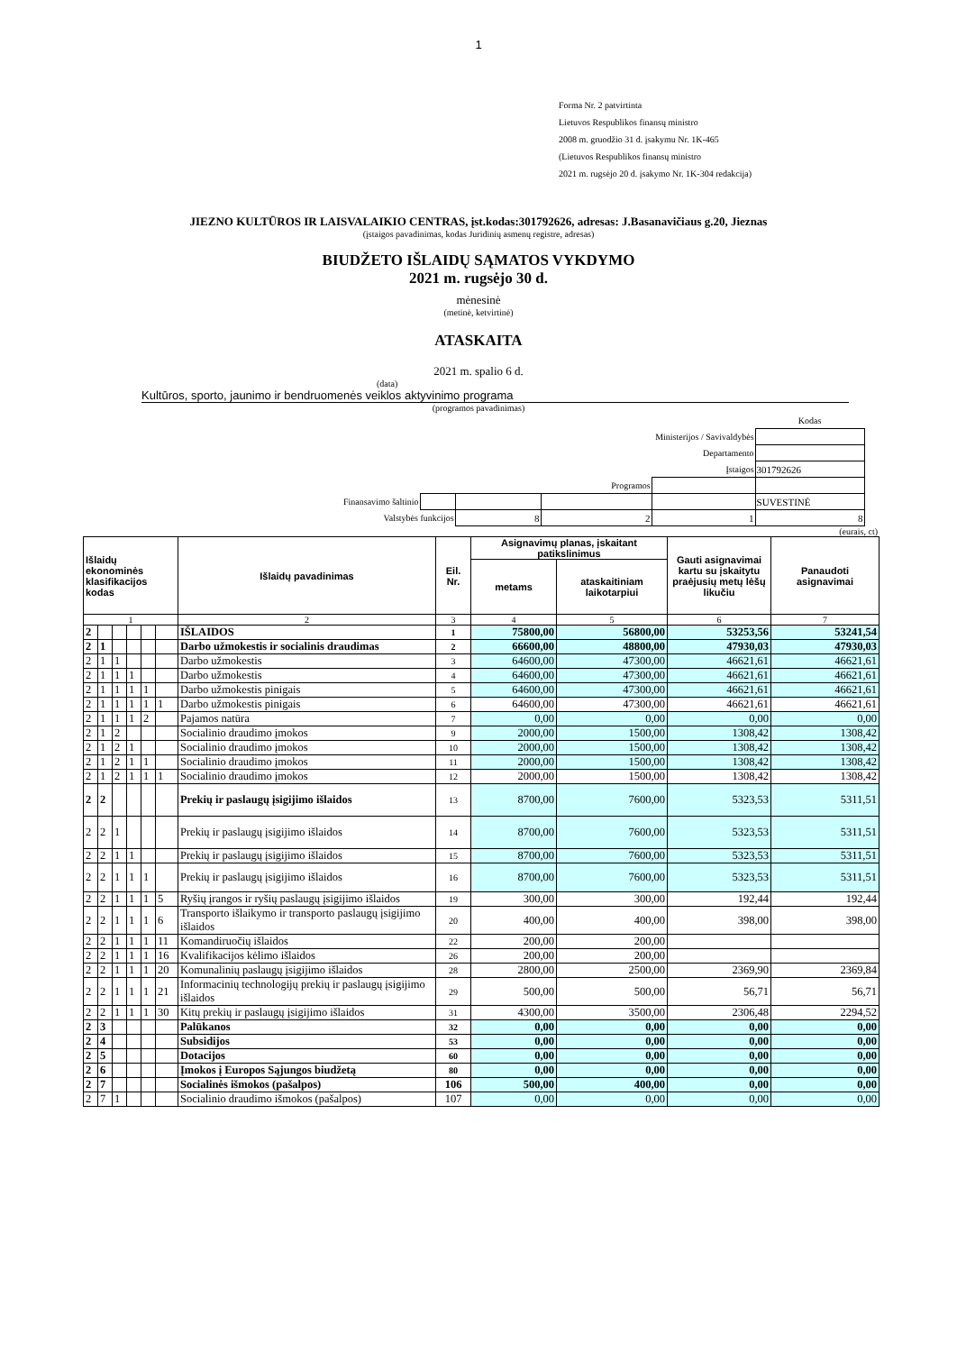1
Forma Nr. 2 patvirtinta
Lietuvos Respublikos finansų ministro
2008 m. gruodžio 31 d. įsakymu Nr. 1K-465
(Lietuvos Respublikos finansų ministro
2021 m. rugsėjo 20 d. įsakymo Nr. 1K-304 redakcija)
JIEZNO KULTŪROS IR LAISVALAIKIO CENTRAS, įst.kodas:301792626, adresas: J.Basanavičiaus g.20, Jieznas
(įstaigos pavadinimas, kodas Juridinių asmenų registre, adresas)
BIUDŽETO IŠLAIDŲ SĄMATOS VYKDYMO
2021 m. rugsėjo 30 d.
mėnesinė
(metinė, ketvirtinė)
ATASKAITA
2021 m. spalio 6 d.
(data)
Kultūros, sporto, jaunimo ir bendruomenės veiklos aktyvinimo programa
(programos pavadinimas)
| | | | | | Kodas |
| Ministerijos / Savivaldybės | | | | | |
| Departamento | | | | | |
| Įstaigos | | | | | 301792626 |
| Programos | | | | | |
| Finansavimo šaltinio | | | | | SUVESTINĖ |
| Valstybės funkcijos | | 8 | 2 | 1 | 8 |
(eurais, ct)
| Išlaidų ekonominės klasifikacijos kodas | | | | | | Išlaidų pavadinimas | Eil. Nr. | Asignavimų planas, įskaitant patikslinimus | | Gauti asignavimai kartu su įskaitytu praėjusių metų lėšų likučiu | Panaudoti asignavimai |
| --- | --- | --- | --- | --- | --- | --- | --- | --- | --- | --- | --- |
| | | | | | | | | metams | ataskaitiniam laikotarpiui | | |
| 1 | | | | | | 2 | 3 | 4 | 5 | 6 | 7 |
| 2 | | | | | | IŠLAIDOS | 1 | 75800,00 | 56800,00 | 53253,56 | 53241,54 |
| 2 | 1 | | | | | Darbo užmokestis ir socialinis draudimas | 2 | 66600,00 | 48800,00 | 47930,03 | 47930,03 |
| 2 | 1 | 1 | | | | Darbo užmokestis | 3 | 64600,00 | 47300,00 | 46621,61 | 46621,61 |
| 2 | 1 | 1 | 1 | | | Darbo užmokestis | 4 | 64600,00 | 47300,00 | 46621,61 | 46621,61 |
| 2 | 1 | 1 | 1 | 1 | | Darbo užmokestis pinigais | 5 | 64600,00 | 47300,00 | 46621,61 | 46621,61 |
| 2 | 1 | 1 | 1 | 1 | 1 | Darbo užmokestis pinigais | 6 | 64600,00 | 47300,00 | 46621,61 | 46621,61 |
| 2 | 1 | 1 | 1 | 2 | | Pajamos natūra | 7 | 0,00 | 0,00 | 0,00 | 0,00 |
| 2 | 1 | 2 | | | | Socialinio draudimo įmokos | 9 | 2000,00 | 1500,00 | 1308,42 | 1308,42 |
| 2 | 1 | 2 | 1 | | | Socialinio draudimo įmokos | 10 | 2000,00 | 1500,00 | 1308,42 | 1308,42 |
| 2 | 1 | 2 | 1 | 1 | | Socialinio draudimo įmokos | 11 | 2000,00 | 1500,00 | 1308,42 | 1308,42 |
| 2 | 1 | 2 | 1 | 1 | 1 | Socialinio draudimo įmokos | 12 | 2000,00 | 1500,00 | 1308,42 | 1308,42 |
| 2 | 2 | | | | | Prekių ir paslaugų įsigijimo išlaidos | 13 | 8700,00 | 7600,00 | 5323,53 | 5311,51 |
| 2 | 2 | 1 | | | | Prekių ir paslaugų įsigijimo išlaidos | 14 | 8700,00 | 7600,00 | 5323,53 | 5311,51 |
| 2 | 2 | 1 | 1 | | | Prekių ir paslaugų įsigijimo išlaidos | 15 | 8700,00 | 7600,00 | 5323,53 | 5311,51 |
| 2 | 2 | 1 | 1 | 1 | | Prekių ir paslaugų įsigijimo išlaidos | 16 | 8700,00 | 7600,00 | 5323,53 | 5311,51 |
| 2 | 2 | 1 | 1 | 1 | 5 | Ryšių įrangos ir ryšių paslaugų įsigijimo išlaidos | 19 | 300,00 | 300,00 | 192,44 | 192,44 |
| 2 | 2 | 1 | 1 | 1 | 6 | Transporto išlaikymo ir transporto paslaugų įsigijimo išlaidos | 20 | 400,00 | 400,00 | 398,00 | 398,00 |
| 2 | 2 | 1 | 1 | 1 | 11 | Komandiruočių išlaidos | 22 | 200,00 | 200,00 | | |
| 2 | 2 | 1 | 1 | 1 | 16 | Kvalifikacijos kėlimo išlaidos | 26 | 200,00 | 200,00 | | |
| 2 | 2 | 1 | 1 | 1 | 20 | Komunalinių paslaugų įsigijimo išlaidos | 28 | 2800,00 | 2500,00 | 2369,90 | 2369,84 |
| 2 | 2 | 1 | 1 | 1 | 21 | Informacinių technologijų prekių ir paslaugų įsigijimo išlaidos | 29 | 500,00 | 500,00 | 56,71 | 56,71 |
| 2 | 2 | 1 | 1 | 1 | 30 | Kitų prekių ir paslaugų įsigijimo išlaidos | 31 | 4300,00 | 3500,00 | 2306,48 | 2294,52 |
| 2 | 3 | | | | | Palūkanos | 32 | 0,00 | 0,00 | 0,00 | 0,00 |
| 2 | 4 | | | | | Subsidijos | 53 | 0,00 | 0,00 | 0,00 | 0,00 |
| 2 | 5 | | | | | Dotacijos | 60 | 0,00 | 0,00 | 0,00 | 0,00 |
| 2 | 6 | | | | | Įmokos į Europos Sąjungos biudžetą | 80 | 0,00 | 0,00 | 0,00 | 0,00 |
| 2 | 7 | | | | | Socialinės išmokos (pašalpos) | 106 | 500,00 | 400,00 | 0,00 | 0,00 |
| 2 | 7 | 1 | | | | Socialinio draudimo išmokos (pašalpos) | 107 | 0,00 | 0,00 | 0,00 | 0,00 |